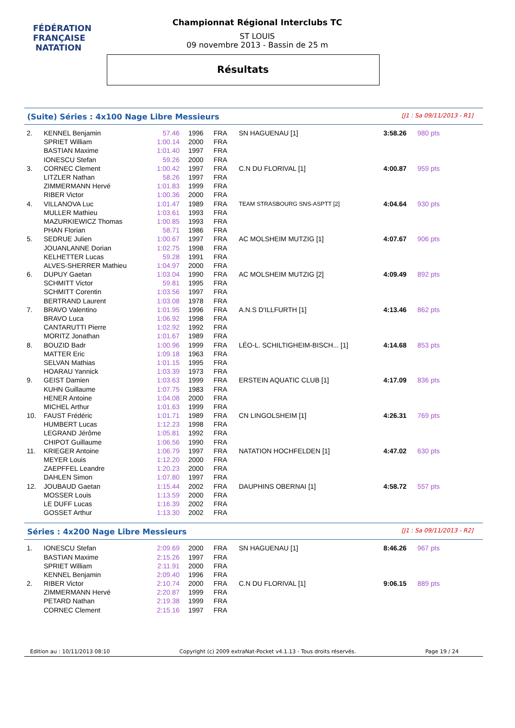FÉDÉRATION FRANÇAISE
NATATION
Championnat Régional Interclubs TC
ST LOUIS
09 novembre 2013 - Bassin de 25 m
Résultats
(Suite) Séries : 4x100 Nage Libre Messieurs [J1 : Sa 09/11/2013 - R1]
| 2. | KENNEL Benjamin | 57.46 | 1996 | FRA | SN HAGUENAU [1] | 3:58.26 | 980 pts |
| | SPRIET William | 1:00.14 | 2000 | FRA | | | |
| | BASTIAN Maxime | 1:01.40 | 1997 | FRA | | | |
| | IONESCU Stefan | 59.26 | 2000 | FRA | | | |
| 3. | CORNEC Clement | 1:00.42 | 1997 | FRA | C.N DU FLORIVAL [1] | 4:00.87 | 959 pts |
| | LITZLER Nathan | 58.26 | 1997 | FRA | | | |
| | ZIMMERMANN Hervé | 1:01.83 | 1999 | FRA | | | |
| | RIBER Victor | 1:00.36 | 2000 | FRA | | | |
| 4. | VILLANOVA Luc | 1:01.47 | 1989 | FRA | TEAM STRASBOURG SNS-ASPTT [2] | 4:04.64 | 930 pts |
| | MULLER Mathieu | 1:03.61 | 1993 | FRA | | | |
| | MAZURKIEWICZ Thomas | 1:00.85 | 1993 | FRA | | | |
| | PHAN Florian | 58.71 | 1986 | FRA | | | |
| 5. | SEDRUE Julien | 1:00.67 | 1997 | FRA | AC MOLSHEIM MUTZIG [1] | 4:07.67 | 906 pts |
| | JOUANLANNE Dorian | 1:02.75 | 1998 | FRA | | | |
| | KELHETTER Lucas | 59.28 | 1991 | FRA | | | |
| | ALVES-SHERRER Mathieu | 1:04.97 | 2000 | FRA | | | |
| 6. | DUPUY Gaetan | 1:03.04 | 1990 | FRA | AC MOLSHEIM MUTZIG [2] | 4:09.49 | 892 pts |
| | SCHMITT Victor | 59.81 | 1995 | FRA | | | |
| | SCHMITT Corentin | 1:03.56 | 1997 | FRA | | | |
| | BERTRAND Laurent | 1:03.08 | 1978 | FRA | | | |
| 7. | BRAVO Valentino | 1:01.95 | 1996 | FRA | A.N.S D'ILLFURTH [1] | 4:13.46 | 862 pts |
| | BRAVO Luca | 1:06.92 | 1998 | FRA | | | |
| | CANTARUTTI Pierre | 1:02.92 | 1992 | FRA | | | |
| | MORITZ Jonathan | 1:01.67 | 1989 | FRA | | | |
| 8. | BOUZID Badr | 1:00.96 | 1999 | FRA | LÉO-L. SCHILTIGHEIM-BISCH... [1] | 4:14.68 | 853 pts |
| | MATTER Eric | 1:09.18 | 1963 | FRA | | | |
| | SELVAN Mathias | 1:01.15 | 1995 | FRA | | | |
| | HOARAU Yannick | 1:03.39 | 1973 | FRA | | | |
| 9. | GEIST Damien | 1:03.63 | 1999 | FRA | ERSTEIN AQUATIC CLUB [1] | 4:17.09 | 836 pts |
| | KUHN Guillaume | 1:07.75 | 1983 | FRA | | | |
| | HENER Antoine | 1:04.08 | 2000 | FRA | | | |
| | MICHEL Arthur | 1:01.63 | 1999 | FRA | | | |
| 10. | FAUST Frédéric | 1:01.71 | 1989 | FRA | CN LINGOLSHEIM [1] | 4:26.31 | 769 pts |
| | HUMBERT Lucas | 1:12.23 | 1998 | FRA | | | |
| | LEGRAND Jérôme | 1:05.81 | 1992 | FRA | | | |
| | CHIPOT Guillaume | 1:06.56 | 1990 | FRA | | | |
| 11. | KRIEGER Antoine | 1:06.79 | 1997 | FRA | NATATION HOCHFELDEN [1] | 4:47.02 | 630 pts |
| | MEYER Louis | 1:12.20 | 2000 | FRA | | | |
| | ZAEPFFEL Leandre | 1:20.23 | 2000 | FRA | | | |
| | DAHLEN Simon | 1:07.80 | 1997 | FRA | | | |
| 12. | JOUBAUD Gaetan | 1:15.44 | 2002 | FRA | DAUPHINS OBERNAI [1] | 4:58.72 | 557 pts |
| | MOSSER Louis | 1:13.59 | 2000 | FRA | | | |
| | LE DUFF Lucas | 1:16.39 | 2002 | FRA | | | |
| | GOSSET Arthur | 1:13.30 | 2002 | FRA | | | |
Séries : 4x200 Nage Libre Messieurs [J1 : Sa 09/11/2013 - R2]
| 1. | IONESCU Stefan | 2:09.69 | 2000 | FRA | SN HAGUENAU [1] | 8:46.26 | 967 pts |
| | BASTIAN Maxime | 2:15.26 | 1997 | FRA | | | |
| | SPRIET William | 2:11.91 | 2000 | FRA | | | |
| | KENNEL Benjamin | 2:09.40 | 1996 | FRA | | | |
| 2. | RIBER Victor | 2:10.74 | 2000 | FRA | C.N DU FLORIVAL [1] | 9:06.15 | 889 pts |
| | ZIMMERMANN Hervé | 2:20.87 | 1999 | FRA | | | |
| | PETARD Nathan | 2:19.38 | 1999 | FRA | | | |
| | CORNEC Clement | 2:15.16 | 1997 | FRA | | | |
Edition au : 10/11/2013 08:10 Copyright (c) 2009 extraNat-Pocket v4.1.13 - Tous droits réservés. Page 19 / 24